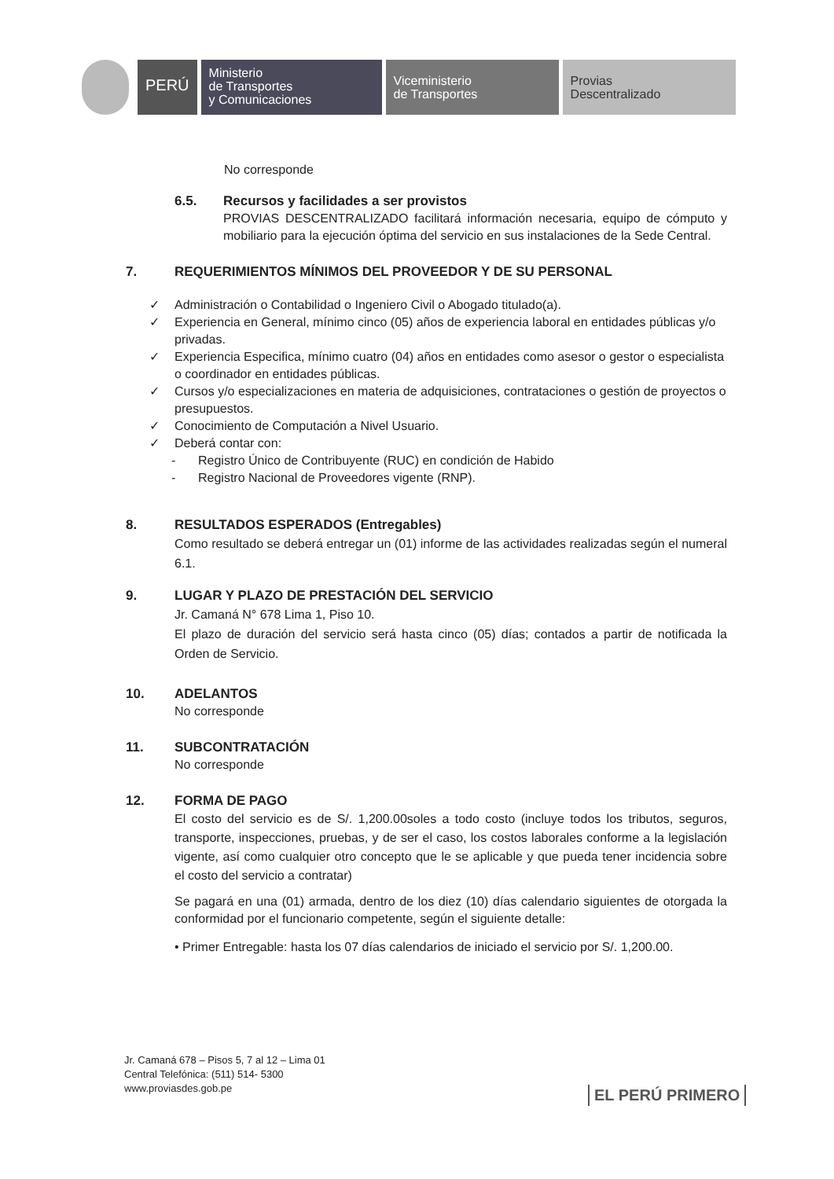PERÚ
Ministerio
de Transportes
y Comunicaciones
Viceministerio
de Transportes
Provias
Descentralizado
No corresponde
6.5. Recursos y facilidades a ser provistos
PROVIAS DESCENTRALIZADO facilitará información necesaria, equipo de cómputo y mobiliario para la ejecución óptima del servicio en sus instalaciones de la Sede Central.
7. REQUERIMIENTOS MÍNIMOS DEL PROVEEDOR Y DE SU PERSONAL
✓ Administración o Contabilidad o Ingeniero Civil o Abogado titulado(a).
✓ Experiencia en General, mínimo cinco (05) años de experiencia laboral en entidades públicas y/o privadas.
✓ Experiencia Especifica, mínimo cuatro (04) años en entidades como asesor o gestor o especialista o coordinador en entidades públicas.
✓ Cursos y/o especializaciones en materia de adquisiciones, contrataciones o gestión de proyectos o presupuestos.
✓ Conocimiento de Computación a Nivel Usuario.
✓ Deberá contar con:
- Registro Único de Contribuyente (RUC) en condición de Habido
- Registro Nacional de Proveedores vigente (RNP).
8. RESULTADOS ESPERADOS (Entregables)
Como resultado se deberá entregar un (01) informe de las actividades realizadas según el numeral 6.1.
9. LUGAR Y PLAZO DE PRESTACIÓN DEL SERVICIO
Jr. Camaná N° 678 Lima 1, Piso 10.
El plazo de duración del servicio será hasta cinco (05) días; contados a partir de notificada la Orden de Servicio.
10. ADELANTOS
No corresponde
11. SUBCONTRATACIÓN
No corresponde
12. FORMA DE PAGO
El costo del servicio es de S/. 1,200.00soles a todo costo (incluye todos los tributos, seguros, transporte, inspecciones, pruebas, y de ser el caso, los costos laborales conforme a la legislación vigente, así como cualquier otro concepto que le se aplicable y que pueda tener incidencia sobre el costo del servicio a contratar)
Se pagará en una (01) armada, dentro de los diez (10) días calendario siguientes de otorgada la conformidad por el funcionario competente, según el siguiente detalle:
• Primer Entregable: hasta los 07 días calendarios de iniciado el servicio por S/. 1,200.00.
Jr. Camaná 678 – Pisos 5, 7 al 12 – Lima 01
Central Telefónica: (511) 514- 5300
www.proviasdes.gob.pe
EL PERÚ PRIMERO